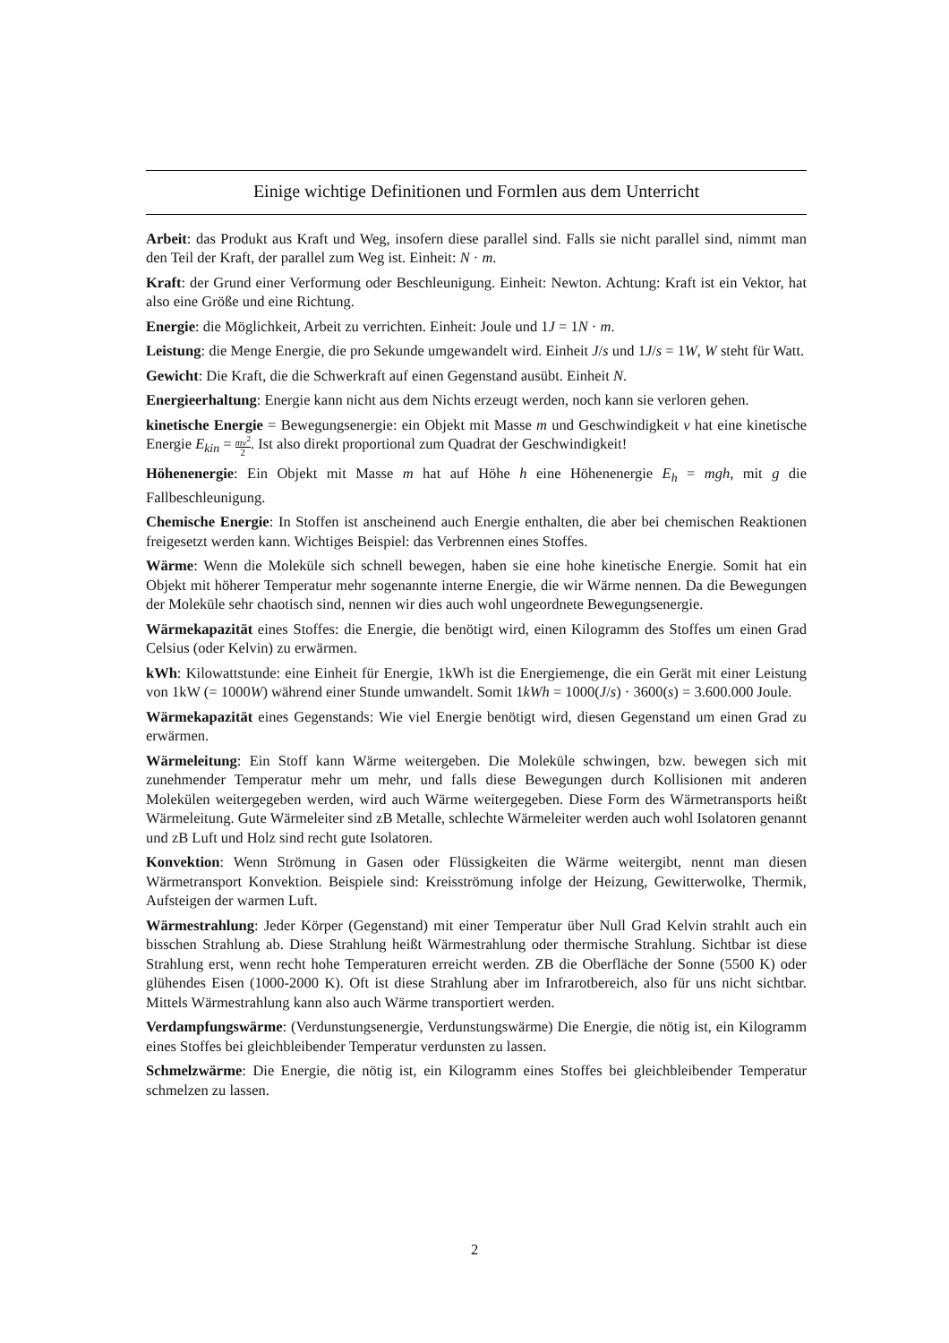Einige wichtige Definitionen und Formlen aus dem Unterricht
Arbeit: das Produkt aus Kraft und Weg, insofern diese parallel sind. Falls sie nicht parallel sind, nimmt man den Teil der Kraft, der parallel zum Weg ist. Einheit: N · m.
Kraft: der Grund einer Verformung oder Beschleunigung. Einheit: Newton. Achtung: Kraft ist ein Vektor, hat also eine Größe und eine Richtung.
Energie: die Möglichkeit, Arbeit zu verrichten. Einheit: Joule und 1J = 1N · m.
Leistung: die Menge Energie, die pro Sekunde umgewandelt wird. Einheit J/s und 1J/s = 1W, W steht für Watt.
Gewicht: Die Kraft, die die Schwerkraft auf einen Gegenstand ausübt. Einheit N.
Energieerhaltung: Energie kann nicht aus dem Nichts erzeugt werden, noch kann sie verloren gehen.
kinetische Energie = Bewegungsenergie: ein Objekt mit Masse m und Geschwindigkeit v hat eine kinetische Energie E<sub>kin</sub> = mv<sup>2</sup> 2. Ist also direkt proportional zum Quadrat der Geschwindigkeit!
Höhenenergie: Ein Objekt mit Masse m hat auf Höhe h eine Höhenenergie E<sub>h</sub> = mgh, mit g die Fallbeschleunigung.
Chemische Energie: In Stoffen ist anscheinend auch Energie enthalten, die aber bei chemischen Reaktionen freigesetzt werden kann. Wichtiges Beispiel: das Verbrennen eines Stoffes.
Wärme: Wenn die Moleküle sich schnell bewegen, haben sie eine hohe kinetische Energie. Somit hat ein Objekt mit höherer Temperatur mehr sogenannte interne Energie, die wir Wärme nennen. Da die Bewegungen der Moleküle sehr chaotisch sind, nennen wir dies auch wohl ungeordnete Bewegungsenergie.
Wärmekapazität eines Stoffes: die Energie, die benötigt wird, einen Kilogramm des Stoffes um einen Grad Celsius (oder Kelvin) zu erwärmen.
kWh: Kilowattstunde: eine Einheit für Energie, 1kWh ist die Energiemenge, die ein Gerät mit einer Leistung von 1kW (= 1000W) während einer Stunde umwandelt. Somit 1kWh = 1000(J/s) · 3600(s) = 3.600.000 Joule.
Wärmekapazität eines Gegenstands: Wie viel Energie benötigt wird, diesen Gegenstand um einen Grad zu erwärmen.
Wärmeleitung: Ein Stoff kann Wärme weitergeben. Die Moleküle schwingen, bzw. bewegen sich mit zunehmender Temperatur mehr um mehr, und falls diese Bewegungen durch Kollisionen mit anderen Molekülen weitergegeben werden, wird auch Wärme weitergegeben. Diese Form des Wärmetransports heißt Wärmeleitung. Gute Wärmeleiter sind zB Metalle, schlechte Wärmeleiter werden auch wohl Isolatoren genannt und zB Luft und Holz sind recht gute Isolatoren.
Konvektion: Wenn Strömung in Gasen oder Flüssigkeiten die Wärme weitergibt, nennt man diesen Wärmetransport Konvektion. Beispiele sind: Kreisströmung infolge der Heizung, Gewitterwolke, Thermik, Aufsteigen der warmen Luft.
Wärmestrahlung: Jeder Körper (Gegenstand) mit einer Temperatur über Null Grad Kelvin strahlt auch ein bisschen Strahlung ab. Diese Strahlung heißt Wärmestrahlung oder thermische Strahlung. Sichtbar ist diese Strahlung erst, wenn recht hohe Temperaturen erreicht werden. ZB die Oberfläche der Sonne (5500 K) oder glühendes Eisen (1000-2000 K). Oft ist diese Strahlung aber im Infrarotbereich, also für uns nicht sichtbar. Mittels Wärmestrahlung kann also auch Wärme transportiert werden.
Verdampfungswärme: (Verdunstungsenergie, Verdunstungswärme) Die Energie, die nötig ist, ein Kilogramm eines Stoffes bei gleichbleibender Temperatur verdunsten zu lassen.
Schmelzwärme: Die Energie, die nötig ist, ein Kilogramm eines Stoffes bei gleichbleibender Temperatur schmelzen zu lassen.
2